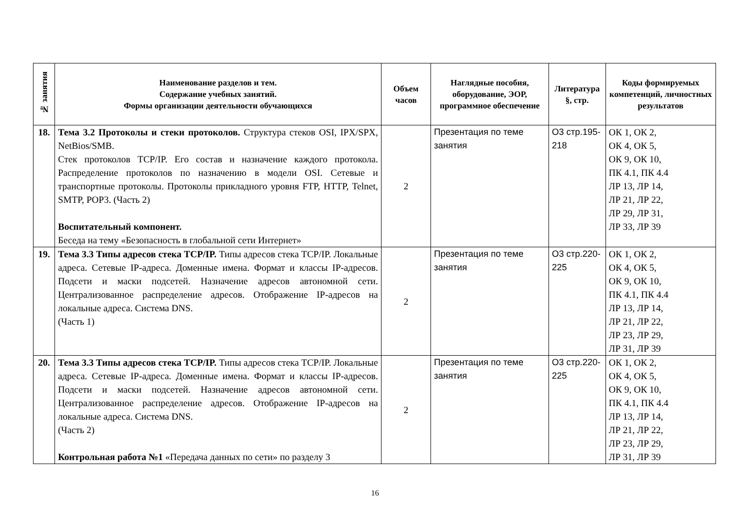| № занятия | Наименование разделов и тем. Содержание учебных занятий. Формы организации деятельности обучающихся | Объем часов | Наглядные пособия, оборудование, ЭОР, программное обеспечение | Литература §, стр. | Коды формируемых компетенций, личностных результатов |
| --- | --- | --- | --- | --- | --- |
| 18. | Тема 3.2 Протоколы и стеки протоколов. Структура стеков OSI, IPX/SPX, NetBios/SMB. Стек протоколов TCP/IP. Его состав и назначение каждого протокола. Распределение протоколов по назначению в модели OSI. Сетевые и транспортные протоколы. Протоколы прикладного уровня FTP, HTTP, Telnet, SMTP, POP3. (Часть 2) Воспитательный компонент. Беседа на тему «Безопасность в глобальной сети Интернет» | 2 | Презентация по теме занятия | О3 стр.195-218 | ОК 1, ОК 2, ОК 4, ОК 5, ОК 9, ОК 10, ПК 4.1, ПК 4.4 ЛР 13, ЛР 14, ЛР 21, ЛР 22, ЛР 29, ЛР 31, ЛР 33, ЛР 39 |
| 19. | Тема 3.3 Типы адресов стека TCP/IP. Типы адресов стека TCP/IP. Локальные адреса. Сетевые IP-адреса. Доменные имена. Формат и классы IP-адресов. Подсети и маски подсетей. Назначение адресов автономной сети. Централизованное распределение адресов. Отображение IP-адресов на локальные адреса. Система DNS. (Часть 1) | 2 | Презентация по теме занятия | О3 стр.220-225 | ОК 1, ОК 2, ОК 4, ОК 5, ОК 9, ОК 10, ПК 4.1, ПК 4.4 ЛР 13, ЛР 14, ЛР 21, ЛР 22, ЛР 23, ЛР 29, ЛР 31, ЛР 39 |
| 20. | Тема 3.3 Типы адресов стека TCP/IP. Типы адресов стека TCP/IP. Локальные адреса. Сетевые IP-адреса. Доменные имена. Формат и классы IP-адресов. Подсети и маски подсетей. Назначение адресов автономной сети. Централизованное распределение адресов. Отображение IP-адресов на локальные адреса. Система DNS. (Часть 2) Контрольная работа №1 «Передача данных по сети» по разделу 3 | 2 | Презентация по теме занятия | О3 стр.220-225 | ОК 1, ОК 2, ОК 4, ОК 5, ОК 9, ОК 10, ПК 4.1, ПК 4.4 ЛР 13, ЛР 14, ЛР 21, ЛР 22, ЛР 23, ЛР 29, ЛР 31, ЛР 39 |
16